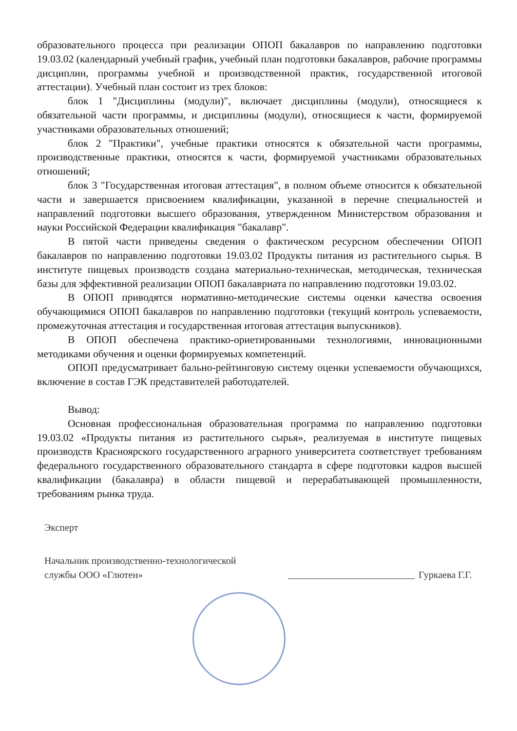образовательного процесса при реализации ОПОП бакалавров по направлению подготовки 19.03.02 (календарный учебный график, учебный план подготовки бакалавров, рабочие программы дисциплин, программы учебной и производственной практик, государственной итоговой аттестации). Учебный план состоит из трех блоков:
блок 1 "Дисциплины (модули)", включает дисциплины (модули), относящиеся к обязательной части программы, и дисциплины (модули), относящиеся к части, формируемой участниками образовательных отношений;
блок 2 "Практики", учебные практики относятся к обязательной части программы, производственные практики, относятся к части, формируемой участниками образовательных отношений;
блок 3 "Государственная итоговая аттестация", в полном объеме относится к обязательной части и завершается присвоением квалификации, указанной в перечне специальностей и направлений подготовки высшего образования, утвержденном Министерством образования и науки Российской Федерации квалификация "бакалавр".
В пятой части приведены сведения о фактическом ресурсном обеспечении ОПОП бакалавров по направлению подготовки 19.03.02 Продукты питания из растительного сырья. В институте пищевых производств создана материально-техническая, методическая, техническая базы для эффективной реализации ОПОП бакалавриата по направлению подготовки 19.03.02.
В ОПОП приводятся нормативно-методические системы оценки качества освоения обучающимися ОПОП бакалавров по направлению подготовки (текущий контроль успеваемости, промежуточная аттестация и государственная итоговая аттестация выпускников).
В ОПОП обеспечена практико-ориетированными технологиями, инновационными методиками обучения и оценки формируемых компетенций.
ОПОП предусматривает бально-рейтинговую систему оценки успеваемости обучающихся, включение в состав ГЭК представителей работодателей.
Вывод:
Основная профессиональная образовательная программа по направлению подготовки 19.03.02 «Продукты питания из растительного сырья», реализуемая в институте пищевых производств Красноярского государственного аграрного университета соответствует требованиям федерального государственного образовательного стандарта в сфере подготовки кадров высшей квалификации (бакалавра) в области пищевой и перерабатывающей промышленности, требованиям рынка труда.
Эксперт
Начальник производственно-технологической
службы ООО «Глютен»
Гуркаева Г.Г.